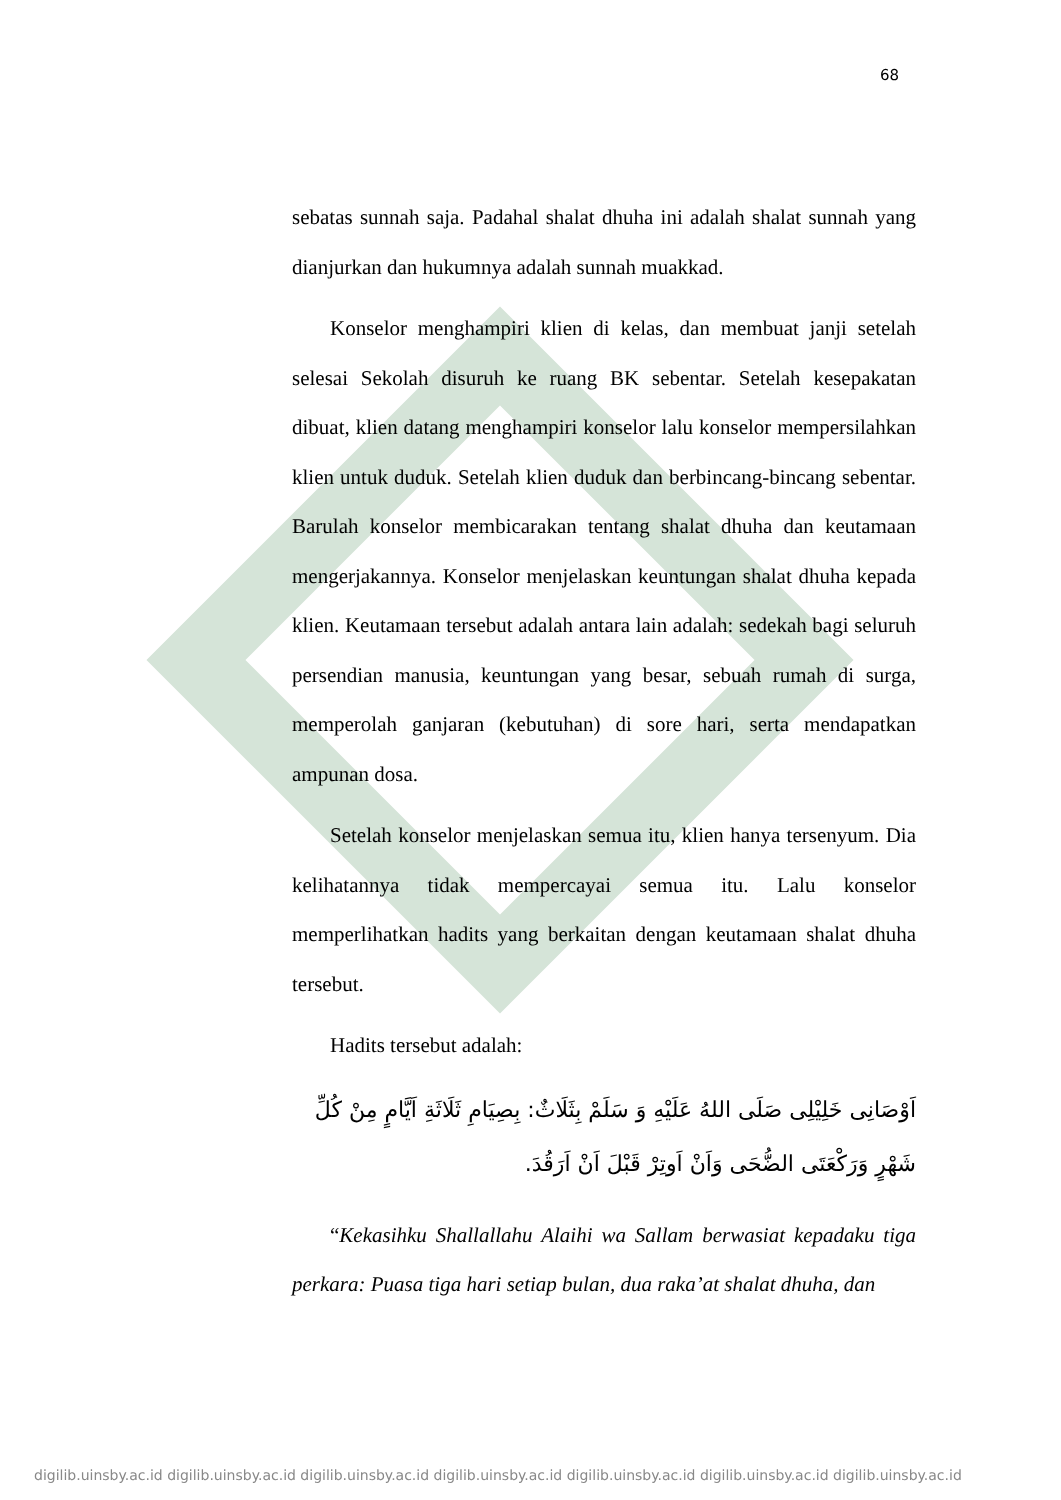68
sebatas sunnah saja. Padahal shalat dhuha ini adalah shalat sunnah yang dianjurkan dan hukumnya adalah sunnah muakkad.
Konselor menghampiri klien di kelas, dan membuat janji setelah selesai Sekolah disuruh ke ruang BK sebentar. Setelah kesepakatan dibuat, klien datang menghampiri konselor lalu konselor mempersilahkan klien untuk duduk. Setelah klien duduk dan berbincang-bincang sebentar. Barulah konselor membicarakan tentang shalat dhuha dan keutamaan mengerjakannya. Konselor menjelaskan keuntungan shalat dhuha kepada klien. Keutamaan tersebut adalah antara lain adalah: sedekah bagi seluruh persendian manusia, keuntungan yang besar, sebuah rumah di surga, memperolah ganjaran (kebutuhan) di sore hari, serta mendapatkan ampunan dosa.
Setelah konselor menjelaskan semua itu, klien hanya tersenyum. Dia kelihatannya tidak mempercayai semua itu. Lalu konselor memperlihatkan hadits yang berkaitan dengan keutamaan shalat dhuha tersebut.
Hadits tersebut adalah:
اَوْصَانِى خَلِيْلِى صَلَى اللهُ عَلَيْهِ وَ سَلَمْ بِثَلَاثٌ: بِصِيَامِ ثَلَاثَةِ اَيَّامٍ مِنْ كُلِّ شَهْرٍ وَرَكْعَتَى الضُّحَى وَاَنْ اَوتِرْ قَبْلَ اَنْ اَرَقُدَ.
“Kekasihku Shallallahu Alaihi wa Sallam berwasiat kepadaku tiga perkara: Puasa tiga hari setiap bulan, dua raka’at shalat dhuha, dan
digilib.uinsby.ac.id digilib.uinsby.ac.id digilib.uinsby.ac.id digilib.uinsby.ac.id digilib.uinsby.ac.id digilib.uinsby.ac.id digilib.uinsby.ac.id